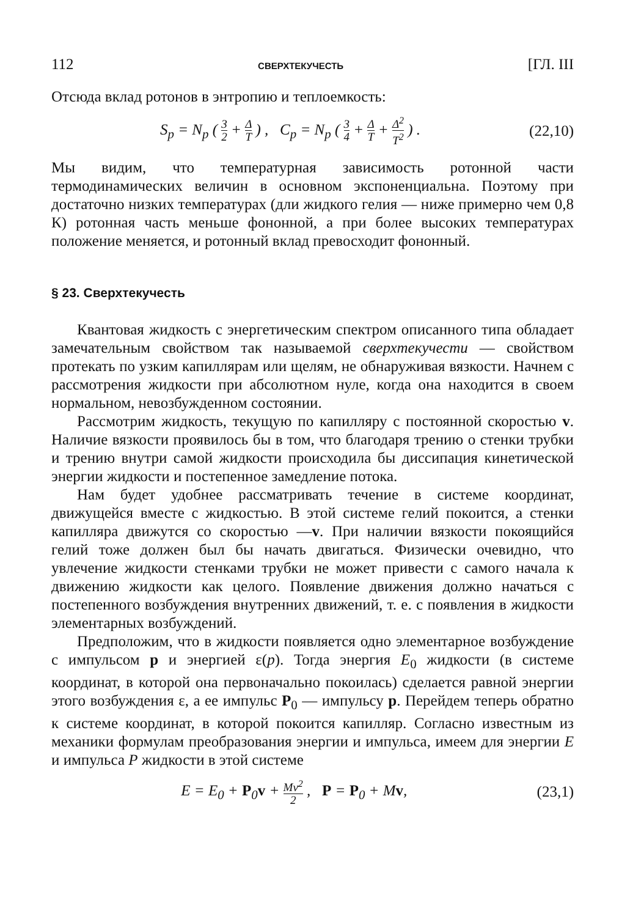112 СВЕРХТЕКУЧЕСТЬ [ГЛ. III
Отсюда вклад ротонов в энтропию и теплоемкость:
S<sub>p</sub> = N<sub>p</sub> ( 3 2 + Δ T ) , C<sub>p</sub> = N<sub>p</sub> ( 3 4 + Δ T + Δ<sup>2</sup> T<sup>2</sup> ) . (22,10)
Мы видим, что температурная зависимость ротонной части термодинамических величин в основном экспоненциальна. Поэтому при достаточно низких температурах (дли жидкого гелия — ниже примерно чем 0,8 К) ротонная часть меньше фононной, а при более высоких температурах положение меняется, и ротонный вклад превосходит фононный.
§ 23. Сверхтекучесть
Квантовая жидкость с энергетическим спектром описанного типа обладает замечательным свойством так называемой сверхтекучести — свойством протекать по узким капиллярам или щелям, не обнаруживая вязкости. Начнем с рассмотрения жидкости при абсолютном нуле, когда она находится в своем нормальном, невозбужденном состоянии.
Рассмотрим жидкость, текущую по капилляру с постоянной скоростью v. Наличие вязкости проявилось бы в том, что благодаря трению о стенки трубки и трению внутри самой жидкости происходила бы диссипация кинетической энергии жидкости и постепенное замедление потока.
Нам будет удобнее рассматривать течение в системе координат, движущейся вместе с жидкостью. В этой системе гелий покоится, а стенки капилляра движутся со скоростью —v. При наличии вязкости покоящийся гелий тоже должен был бы начать двигаться. Физически очевидно, что увлечение жидкости стенками трубки не может привести с самого начала к движению жидкости как целого. Появление движения должно начаться с постепенного возбуждения внутренних движений, т. е. с появления в жидкости элементарных возбуждений.
Предположим, что в жидкости появляется одно элементарное возбуждение с импульсом p и энергией ε(p). Тогда энергия E<sub>0</sub> жидкости (в системе координат, в которой она первоначально покоилась) сделается равной энергии этого возбуждения ε, а ее импульс P<sub>0</sub> — импульсу p. Перейдем теперь обратно к системе координат, в которой покоится капилляр. Согласно известным из механики формулам преобразования энергии и импульса, имеем для энергии E и импульса P жидкости в этой системе
E = E<sub>0</sub> + P<sub>0</sub>v + Mv<sup>2</sup> 2 , P = P<sub>0</sub> + Mv, (23,1)